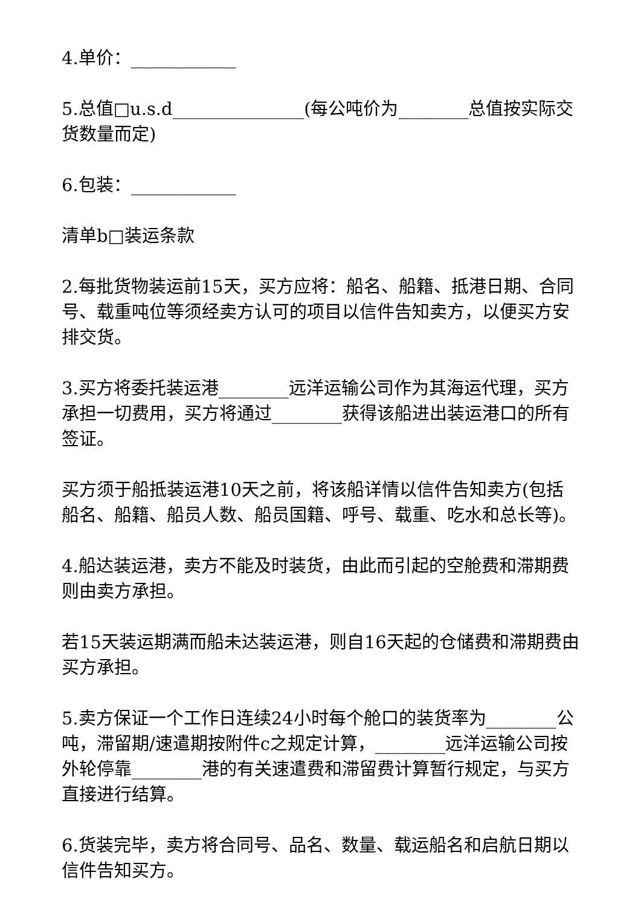4.单价：____________
5.总值□u.s.d_______________(每公吨价为________总值按实际交货数量而定)
6.包装：____________
清单b□装运条款
2.每批货物装运前15天，买方应将：船名、船籍、抵港日期、合同号、载重吨位等须经卖方认可的项目以信件告知卖方，以便买方安排交货。
3.买方将委托装运港________远洋运输公司作为其海运代理，买方承担一切费用，买方将通过________获得该船进出装运港口的所有签证。
买方须于船抵装运港10天之前，将该船详情以信件告知卖方(包括船名、船籍、船员人数、船员国籍、呼号、载重、吃水和总长等)。
4.船达装运港，卖方不能及时装货，由此而引起的空舱费和滞期费则由卖方承担。
若15天装运期满而船未达装运港，则自16天起的仓储费和滞期费由买方承担。
5.卖方保证一个工作日连续24小时每个舱口的装货率为________公吨，滞留期/速遣期按附件c之规定计算，________远洋运输公司按外轮停靠________港的有关速遣费和滞留费计算暂行规定，与买方直接进行结算。
6.货装完毕，卖方将合同号、品名、数量、载运船名和启航日期以信件告知买方。